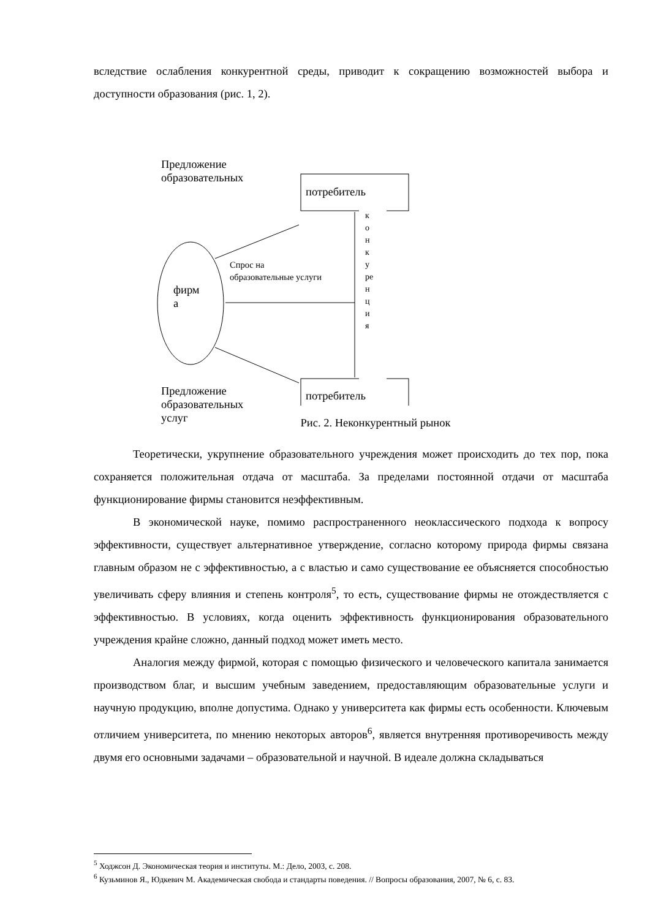вследствие ослабления конкурентной среды, приводит к сокращению возможностей выбора и доступности образования (рис. 1, 2).
Предложение
образовательных
потребитель
потребитель
фирм
а
Спрос на
образовательные услуги
к
о
н
к
у
ре
н
ц
и
я
Предложение
образовательных
услуг
Рис. 2. Неконкурентный рынок
Теоретически, укрупнение образовательного учреждения может происходить до тех пор, пока сохраняется положительная отдача от масштаба. За пределами постоянной отдачи от масштаба функционирование фирмы становится неэффективным.
В экономической науке, помимо распространенного неоклассического подхода к вопросу эффективности, существует альтернативное утверждение, согласно которому природа фирмы связана главным образом не с эффективностью, а с властью и само существование ее объясняется способностью увеличивать сферу влияния и степень контроля<sup>5</sup>, то есть, существование фирмы не отождествляется с эффективностью. В условиях, когда оценить эффективность функционирования образовательного учреждения крайне сложно, данный подход может иметь место.
Аналогия между фирмой, которая с помощью физического и человеческого капитала занимается производством благ, и высшим учебным заведением, предоставляющим образовательные услуги и научную продукцию, вполне допустима. Однако у университета как фирмы есть особенности. Ключевым отличием университета, по мнению некоторых авторов<sup>6</sup>, является внутренняя противоречивость между двумя его основными задачами – образовательной и научной. В идеале должна складываться
<sup>5</sup> Ходжсон Д. Экономическая теория и институты. М.: Дело, 2003, с. 208.
<sup>6</sup> Кузьминов Я., Юдкевич М. Академическая свобода и стандарты поведения. // Вопросы образования, 2007, № 6, с. 83.